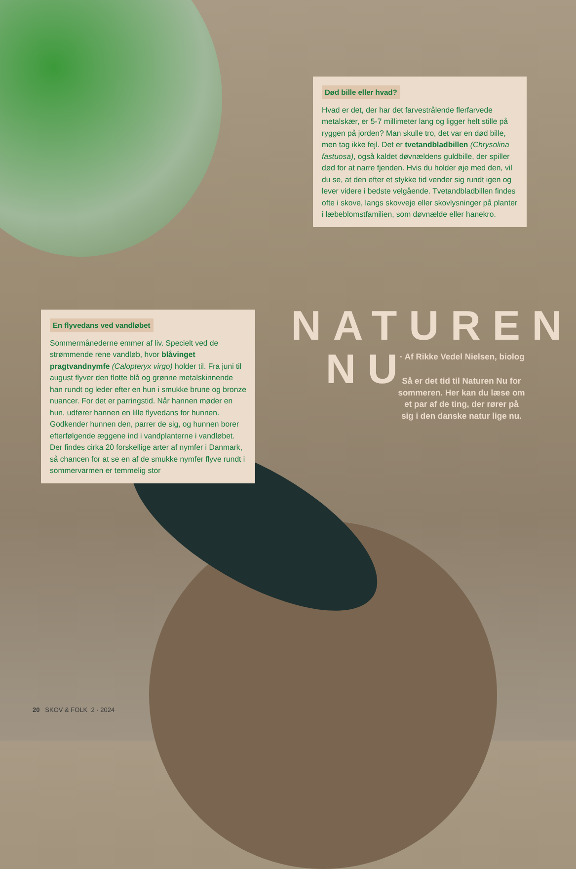Død bille eller hvad?
Hvad er det, der har det farvestrålende flerfarvede metalskær, er 5-7 millimeter lang og ligger helt stille på ryggen på jorden? Man skulle tro, det var en død bille, men tag ikke fejl. Det er tvetandbladbillen (Chrysolina fastuosa), også kaldet døvnældens guldbille, der spiller død for at narre fjenden. Hvis du holder øje med den, vil du se, at den efter et stykke tid vender sig rundt igen og lever videre i bedste velgående. Tvetandbladbillen findes ofte i skove, langs skovveje eller skovlysninger på planter i læbeblomstfamilien, som døvnælde eller hanekro.
NATUREN
NU
· Af Rikke Vedel Nielsen, biolog
Så er det tid til Naturen Nu for sommeren. Her kan du læse om et par af de ting, der rører på sig i den danske natur lige nu.
En flyvedans ved vandløbet
Sommermånederne emmer af liv. Specielt ved de strømmende rene vandløb, hvor blåvinget pragtvandnymfe (Calopteryx virgo) holder til. Fra juni til august flyver den flotte blå og grønne metalskinnende han rundt og leder efter en hun i smukke brune og bronze nuancer. For det er parringstid. Når hannen møder en hun, udfører hannen en lille flyvedans for hunnen. Godkender hunnen den, parrer de sig, og hunnen borer efterfølgende æggene ind i vandplanterne i vandløbet. Der findes cirka 20 forskellige arter af nymfer i Danmark, så chancen for at se en af de smukke nymfer flyve rundt i sommervarmen er temmelig stor
20 SKOV & FOLK 2 · 2024